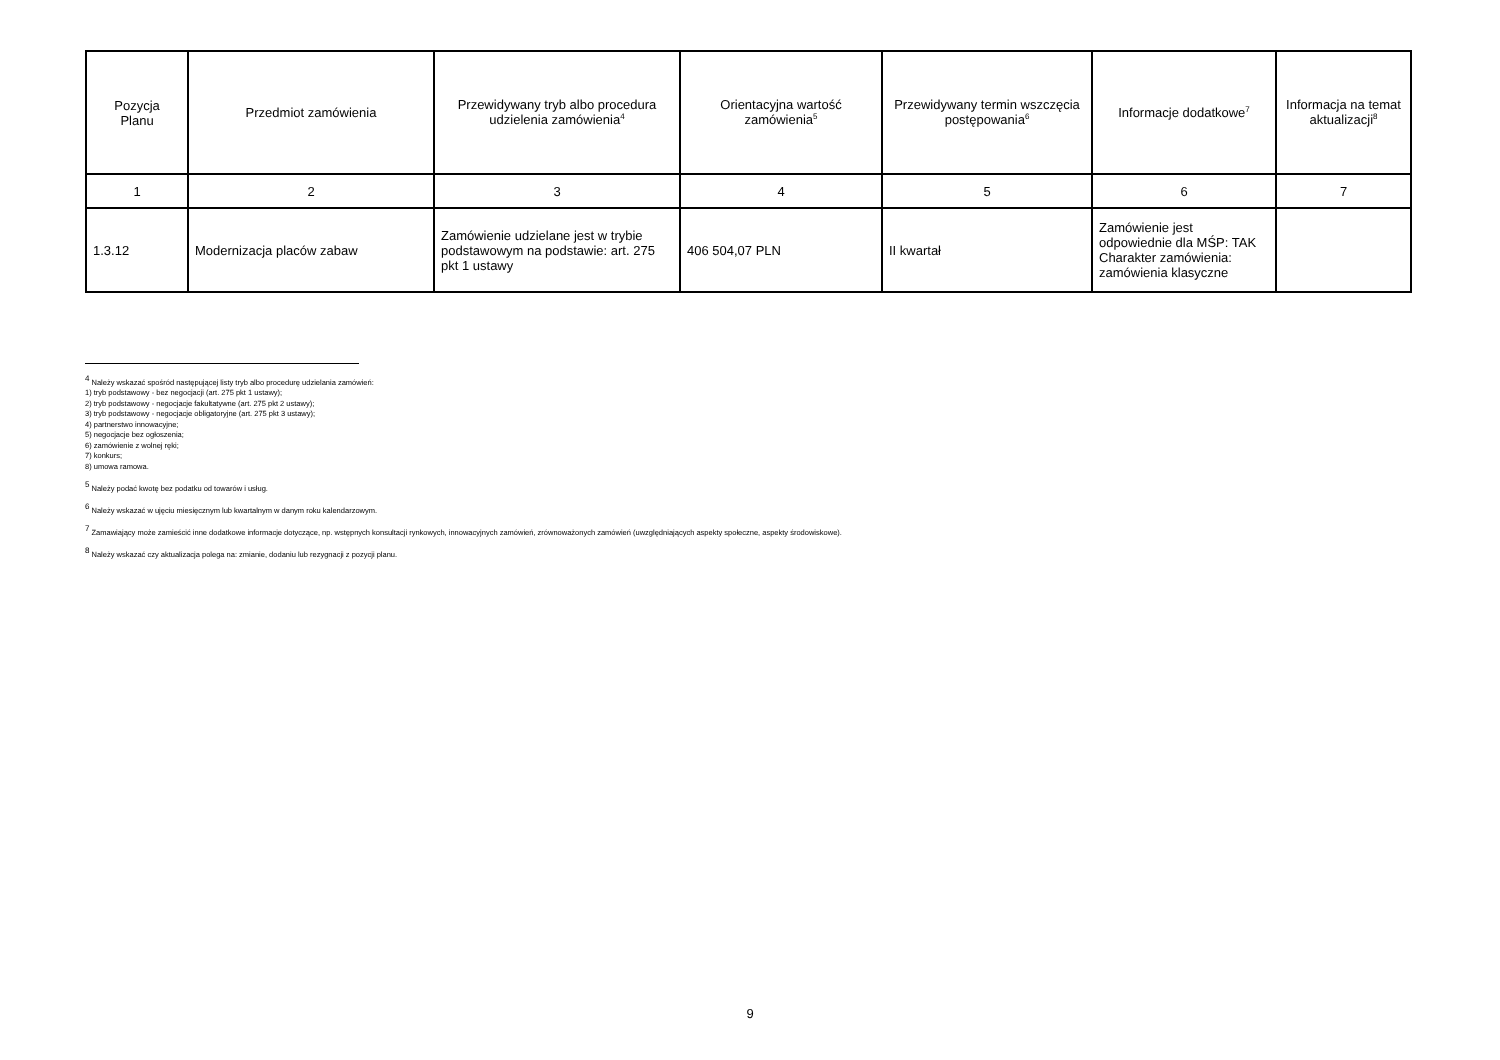| Pozycja Planu | Przedmiot zamówienia | Przewidywany tryb albo procedura udzielenia zamówienia<sup>4</sup> | Orientacyjna wartość zamówienia<sup>5</sup> | Przewidywany termin wszczęcia postępowania<sup>6</sup> | Informacje dodatkowe<sup>7</sup> | Informacja na temat aktualizacji<sup>8</sup> |
| --- | --- | --- | --- | --- | --- | --- |
| 1 | 2 | 3 | 4 | 5 | 6 | 7 |
| 1.3.12 | Modernizacja placów zabaw | Zamówienie udzielane jest w trybie podstawowym na podstawie: art. 275 pkt 1 ustawy | 406 504,07 PLN | II kwartał | Zamówienie jest odpowiednie dla MŚP: TAK Charakter zamówienia: zamówienia klasyczne | |
<sup>4</sup> Należy wskazać spośród następującej listy tryb albo procedurę udzielania zamówień:
1) tryb podstawowy - bez negocjacji (art. 275 pkt 1 ustawy);
2) tryb podstawowy - negocjacje fakultatywne (art. 275 pkt 2 ustawy);
3) tryb podstawowy - negocjacje obligatoryjne (art. 275 pkt 3 ustawy);
4) partnerstwo innowacyjne;
5) negocjacje bez ogłoszenia;
6) zamówienie z wolnej ręki;
7) konkurs;
8) umowa ramowa.
<sup>5</sup> Należy podać kwotę bez podatku od towarów i usług.
<sup>6</sup> Należy wskazać w ujęciu miesięcznym lub kwartalnym w danym roku kalendarzowym.
<sup>7</sup> Zamawiający może zamieścić inne dodatkowe informacje dotyczące, np. wstępnych konsultacji rynkowych, innowacyjnych zamówień, zrównoważonych zamówień (uwzględniających aspekty społeczne, aspekty środowiskowe).
<sup>8</sup> Należy wskazać czy aktualizacja polega na: zmianie, dodaniu lub rezygnacji z pozycji planu.
9